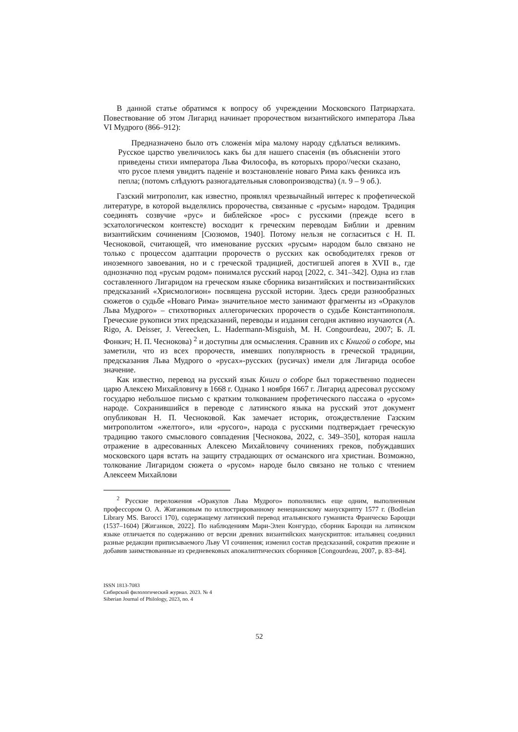В данной статье обратимся к вопросу об учреждении Московского Патриарха­та. Повествование об этом Лигарид начинает пророчеством византийского импе­ратора Льва VI Мудрого (866–912):
Предназначено было отъ сложенія міра малому народу сдѣлаться вели­кимъ. Русское царство увеличилось какъ бы для нашего спасенія (въ объ­ясненіи этого приведены стихи императора Льва Философа, въ которыхъ проро//чески сказано, что русое племя увидитъ паденіе и возстановленіе новаго Рима какъ феникса изъ пепла; (потомъ слѣдуютъ разногадательныя словопроизводства) (л. 9 – 9 об.).
Газский митрополит, как известно, проявлял чрезвычайный интерес к профе­тической литературе, в которой выделялись пророчества, связанные с «русым» народом. Традиция соединять созвучие «рус» и библейское «рос» с русскими (прежде всего в эсхатологическом контексте) восходит к греческим переводам Библии и древним византийским сочинениям [Сюзюмов, 1940]. Потому нельзя не согласиться с Н. П. Чесноковой, считающей, что именование русских «русым» народом было связано не только с процессом адаптации пророчеств о русских как освободителях греков от иноземного завоевания, но и с греческой традицией, достигшей апогея в XVII в., где однозначно под «русым родом» понимался рус­ский народ [2022, с. 341–342]. Одна из глав составленного Лигаридом на грече­ском языке сборника византийских и поствизантийских предсказаний «Хрисмоло­гион» посвящена русской истории. Здесь среди разнообразных сюжетов о судьбе «Новаго Рима» значительное место занимают фрагменты из «Оракулов Льва Мудрого» – стихотворных аллегорических пророчеств о судьбе Константинополя. Греческие рукописи этих предсказаний, переводы и издания сегодня активно изу­чаются (A. Rigo, A. Deisser, J. Vereecken, L. Hadermann-Misguish, M. H. Congour­deau, 2007; Б. Л. Фонкич; Н. П. Чеснокова) <sup>2</sup> и доступны для осмысления. Сравнив их с Книгой о соборе, мы заметили, что из всех пророчеств, имевших популяр­ность в греческой традиции, предсказания Льва Мудрого о «русах»-русских (ру­сичах) имели для Лигарида особое значение.
Как известно, перевод на русский язык Книги о соборе был торжественно под­несен царю Алексею Михайловичу в 1668 г. Однако 1 ноября 1667 г. Лигарид ад­ресовал русскому государю небольшое письмо с кратким толкованием профети­ческого пассажа о «русом» народе. Сохранившийся в переводе с латинского языка на русский этот документ опубликован Н. П. Чесноковой. Как замечает историк, отождествление Газским митрополитом «желтого», или «русого», народа с рус­скими подтверждает греческую традицию такого смыслового совпадения [Чесно­кова, 2022, с. 349–350], которая нашла отражение в адресованных Алексею Ми­хайловичу сочинениях греков, побуждавших московского царя встать на защиту страдающих от османского ига христиан. Возможно, толкование Лигаридом сю­жета о «русом» народе было связано не только с чтением Алексеем Михайлови­
<sup>2</sup> Русские переложения «Оракулов Льва Мудрого» пополнились еще одним, выполнен­ным профессором О. А. Жиганковым по иллюстрированному венецианскому манускрипту 1577 г. (Bodleian Library MS. Barocci 170), содержащему латинский перевод итальянского гуманиста Франческо Бароцци (1537–1604) [Жиганков, 2022]. По наблюдениям Мари-Элен Конгурдо, сборник Бароцци на латинском языке отличается по содержанию от версии древних византийских манускриптов: итальянец соединил разные редакции приписывае­мого Льву VI сочинения; изменил состав предсказаний, сократив прежние и добавив заим­ствованные из средневековых апокалиптических сборников [Congourdeau, 2007, p. 83–84].
ISSN 1813-7083
Сибирский филологический журнал. 2023. № 4
Siberian Journal of Philology, 2023, no. 4
52